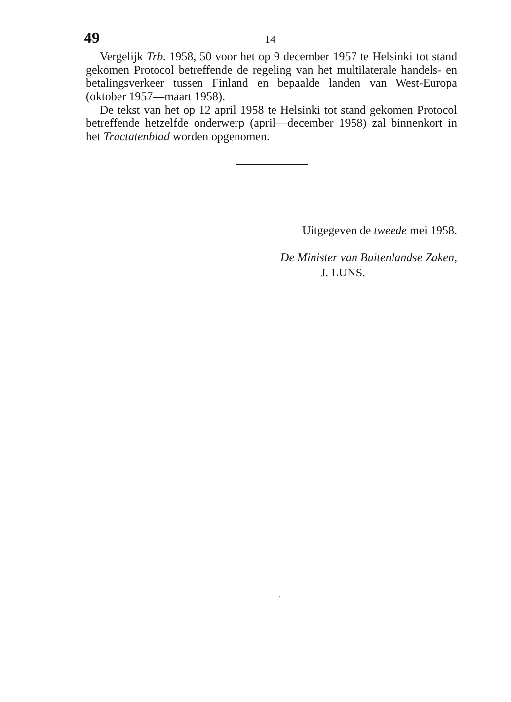49 14
Vergelijk Trb. 1958, 50 voor het op 9 december 1957 te Helsinki tot stand gekomen Protocol betreffende de regeling van het multilaterale handels- en betalingsverkeer tussen Finland en bepaalde landen van West-Europa (oktober 1957—maart 1958).
De tekst van het op 12 april 1958 te Helsinki tot stand gekomen Protocol betreffende hetzelfde onderwerp (april—december 1958) zal binnenkort in het Tractatenblad worden opgenomen.
Uitgegeven de tweede mei 1958.
De Minister van Buitenlandse Zaken,
J. LUNS.
.